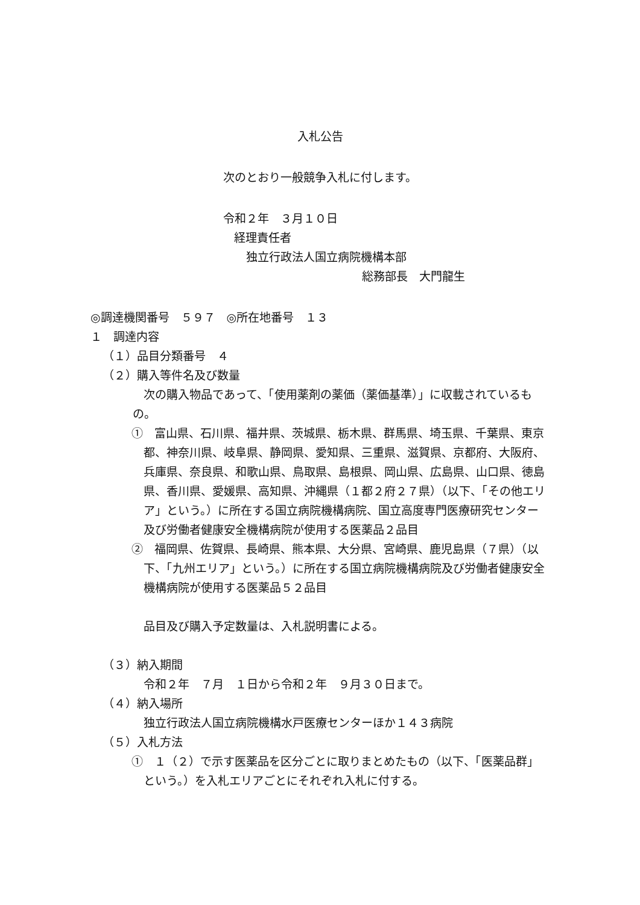入札公告
次のとおり一般競争入札に付します。
令和２年　３月１０日
経理責任者
独立行政法人国立病院機構本部
総務部長　大門龍生
◎調達機関番号　５９７　◎所在地番号　１３
１　調達内容
（１）品目分類番号　４
（２）購入等件名及び数量
次の購入物品であって、「使用薬剤の薬価（薬価基準）」に収載されているもの。
①　富山県、石川県、福井県、茨城県、栃木県、群馬県、埼玉県、千葉県、東京都、神奈川県、岐阜県、静岡県、愛知県、三重県、滋賀県、京都府、大阪府、兵庫県、奈良県、和歌山県、鳥取県、島根県、岡山県、広島県、山口県、徳島県、香川県、愛媛県、高知県、沖縄県（１都２府２７県）（以下、「その他エリア」という。）に所在する国立病院機構病院、国立高度専門医療研究センター及び労働者健康安全機構病院が使用する医薬品２品目
②　福岡県、佐賀県、長崎県、熊本県、大分県、宮崎県、鹿児島県（７県）（以下、「九州エリア」という。）に所在する国立病院機構病院及び労働者健康安全機構病院が使用する医薬品５２品目
品目及び購入予定数量は、入札説明書による。
（３）納入期間
令和２年　７月　１日から令和２年　９月３０日まで。
（４）納入場所
独立行政法人国立病院機構水戸医療センターほか１４３病院
（５）入札方法
①　１（２）で示す医薬品を区分ごとに取りまとめたもの（以下、「医薬品群」という。）を入札エリアごとにそれぞれ入札に付する。